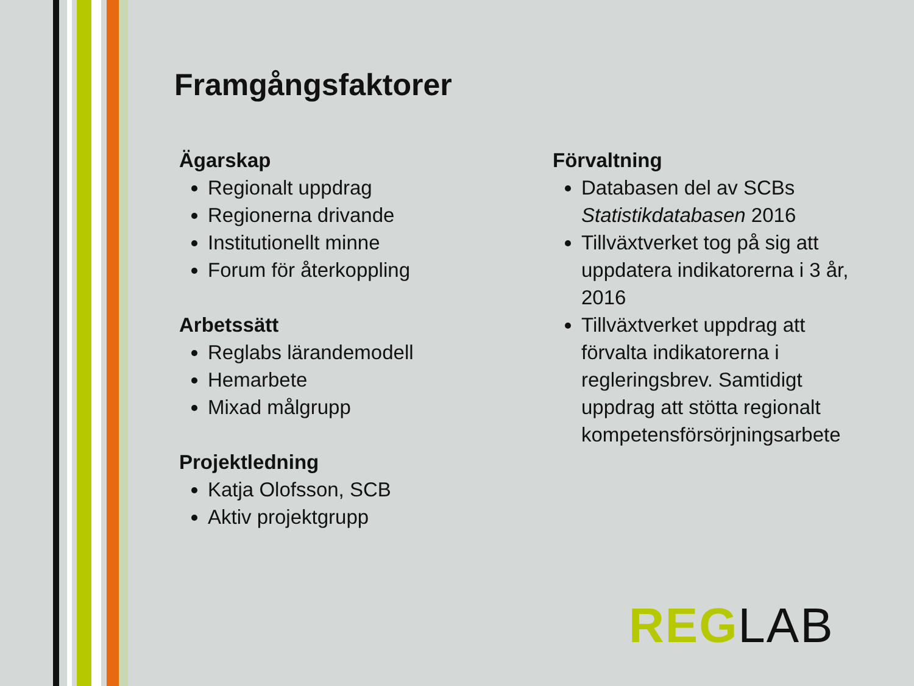Framgångsfaktorer
Ägarskap
Regionalt uppdrag
Regionerna drivande
Institutionellt minne
Forum för återkoppling
Arbetssätt
Reglabs lärandemodell
Hemarbete
Mixad målgrupp
Projektledning
Katja Olofsson, SCB
Aktiv projektgrupp
Förvaltning
Databasen del av SCBs Statistikdatabasen 2016
Tillväxtverket tog på sig att uppdatera indikatorerna i 3 år, 2016
Tillväxtverket uppdrag att förvalta indikatorerna i regleringsbrev. Samtidigt uppdrag att stötta regionalt kompetensförsörjningsarbete
REG LAB